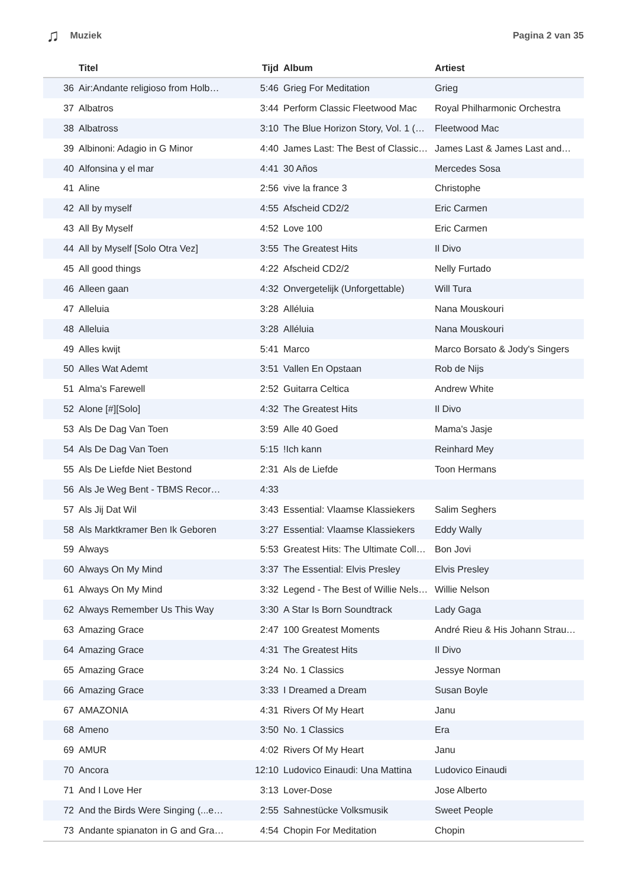♫ Muziek Pagina 2 van 35
| | Titel | Tijd | Album | Artiest |
| --- | --- | --- | --- | --- |
| 36 | Air:Andante religioso from Holb… | 5:46 | Grieg For Meditation | Grieg |
| 37 | Albatros | 3:44 | Perform Classic Fleetwood Mac | Royal Philharmonic Orchestra |
| 38 | Albatross | 3:10 | The Blue Horizon Story, Vol. 1 (… | Fleetwood Mac |
| 39 | Albinoni: Adagio in G Minor | 4:40 | James Last: The Best of Classic… | James Last & James Last and… |
| 40 | Alfonsina y el mar | 4:41 | 30 Años | Mercedes Sosa |
| 41 | Aline | 2:56 | vive la france 3 | Christophe |
| 42 | All by myself | 4:55 | Afscheid CD2/2 | Eric Carmen |
| 43 | All By Myself | 4:52 | Love 100 | Eric Carmen |
| 44 | All by Myself [Solo Otra Vez] | 3:55 | The Greatest Hits | Il Divo |
| 45 | All good things | 4:22 | Afscheid CD2/2 | Nelly Furtado |
| 46 | Alleen gaan | 4:32 | Onvergetelijk (Unforgettable) | Will Tura |
| 47 | Alleluia | 3:28 | Alléluia | Nana Mouskouri |
| 48 | Alleluia | 3:28 | Alléluia | Nana Mouskouri |
| 49 | Alles kwijt | 5:41 | Marco | Marco Borsato & Jody's Singers |
| 50 | Alles Wat Ademt | 3:51 | Vallen En Opstaan | Rob de Nijs |
| 51 | Alma's Farewell | 2:52 | Guitarra Celtica | Andrew White |
| 52 | Alone [#][Solo] | 4:32 | The Greatest Hits | Il Divo |
| 53 | Als De Dag Van Toen | 3:59 | Alle 40 Goed | Mama's Jasje |
| 54 | Als De Dag Van Toen | 5:15 | !Ich kann | Reinhard Mey |
| 55 | Als De Liefde Niet Bestond | 2:31 | Als de Liefde | Toon Hermans |
| 56 | Als Je Weg Bent - TBMS Recor… | 4:33 | | |
| 57 | Als Jij Dat Wil | 3:43 | Essential: Vlaamse Klassiekers | Salim Seghers |
| 58 | Als Marktkramer Ben Ik Geboren | 3:27 | Essential: Vlaamse Klassiekers | Eddy Wally |
| 59 | Always | 5:53 | Greatest Hits: The Ultimate Coll… | Bon Jovi |
| 60 | Always On My Mind | 3:37 | The Essential: Elvis Presley | Elvis Presley |
| 61 | Always On My Mind | 3:32 | Legend - The Best of Willie Nels… | Willie Nelson |
| 62 | Always Remember Us This Way | 3:30 | A Star Is Born Soundtrack | Lady Gaga |
| 63 | Amazing Grace | 2:47 | 100 Greatest Moments | André Rieu & His Johann Strau… |
| 64 | Amazing Grace | 4:31 | The Greatest Hits | Il Divo |
| 65 | Amazing Grace | 3:24 | No. 1 Classics | Jessye Norman |
| 66 | Amazing Grace | 3:33 | I Dreamed a Dream | Susan Boyle |
| 67 | AMAZONIA | 4:31 | Rivers Of My Heart | Janu |
| 68 | Ameno | 3:50 | No. 1 Classics | Era |
| 69 | AMUR | 4:02 | Rivers Of My Heart | Janu |
| 70 | Ancora | 12:10 | Ludovico Einaudi: Una Mattina | Ludovico Einaudi |
| 71 | And I Love Her | 3:13 | Lover-Dose | Jose Alberto |
| 72 | And the Birds Were Singing (...e… | 2:55 | Sahnestücke Volksmusik | Sweet People |
| 73 | Andante spianaton in G and Gra… | 4:54 | Chopin For Meditation | Chopin |